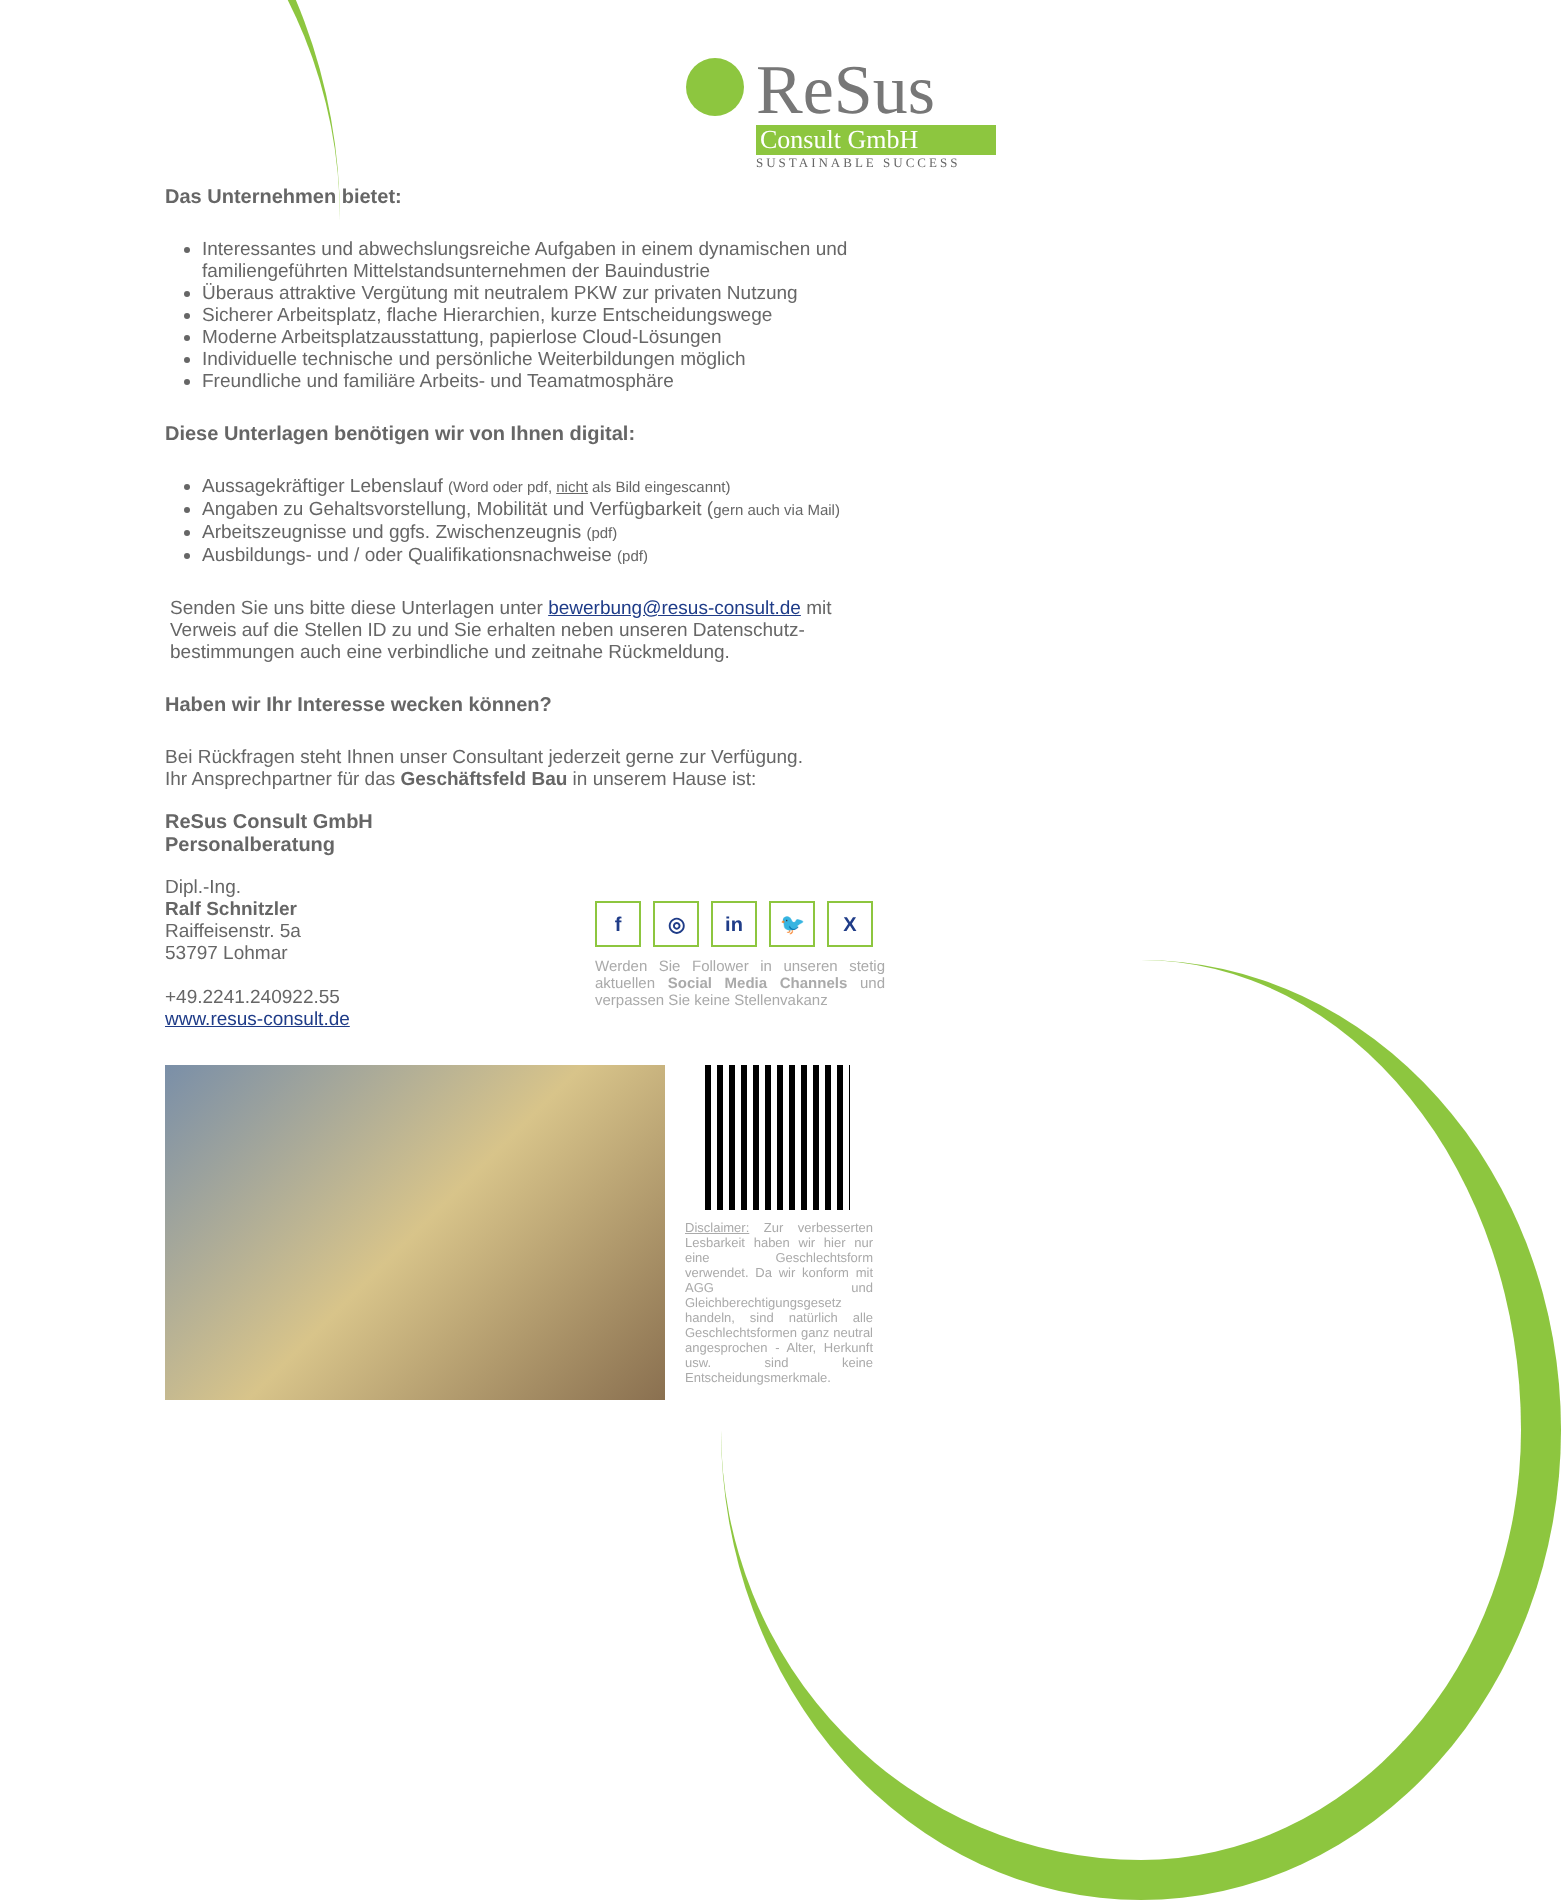ReSus
Consult GmbH
SUSTAINABLE SUCCESS
Das Unternehmen bietet:
Interessantes und abwechslungsreiche Aufgaben in einem dynamischen und familiengeführten Mittelstandsunternehmen der Bauindustrie
Überaus attraktive Vergütung mit neutralem PKW zur privaten Nutzung
Sicherer Arbeitsplatz, flache Hierarchien, kurze Entscheidungswege
Moderne Arbeitsplatzausstattung, papierlose Cloud-Lösungen
Individuelle technische und persönliche Weiterbildungen möglich
Freundliche und familiäre Arbeits- und Teamatmosphäre
Diese Unterlagen benötigen wir von Ihnen digital:
Aussagekräftiger Lebenslauf (Word oder pdf, nicht als Bild eingescannt)
Angaben zu Gehaltsvorstellung, Mobilität und Verfügbarkeit (gern auch via Mail)
Arbeitszeugnisse und ggfs. Zwischenzeugnis (pdf)
Ausbildungs- und / oder Qualifikationsnachweise (pdf)
Senden Sie uns bitte diese Unterlagen unter bewerbung@resus-consult.de mit Verweis auf die Stellen ID zu und Sie erhalten neben unseren Datenschutz-bestimmungen auch eine verbindliche und zeitnahe Rückmeldung.
Haben wir Ihr Interesse wecken können?
Bei Rückfragen steht Ihnen unser Consultant jederzeit gerne zur Verfügung.
Ihr Ansprechpartner für das Geschäftsfeld Bau in unserem Hause ist:
ReSus Consult GmbH
Personalberatung
Dipl.-Ing.
Ralf Schnitzler
Raiffeisenstr. 5a
53797 Lohmar
+49.2241.240922.55
www.resus-consult.de
f ◎ in 🐦 X
Werden Sie Follower in unseren stetig aktuellen Social Media Channels und verpassen Sie keine Stellenvakanz
Disclaimer: Zur verbesserten Lesbarkeit haben wir hier nur eine Geschlechtsform verwendet. Da wir konform mit AGG und Gleichberechtigungsgesetz handeln, sind natürlich alle Geschlechtsformen ganz neutral angesprochen - Alter, Herkunft usw. sind keine Entscheidungsmerkmale.